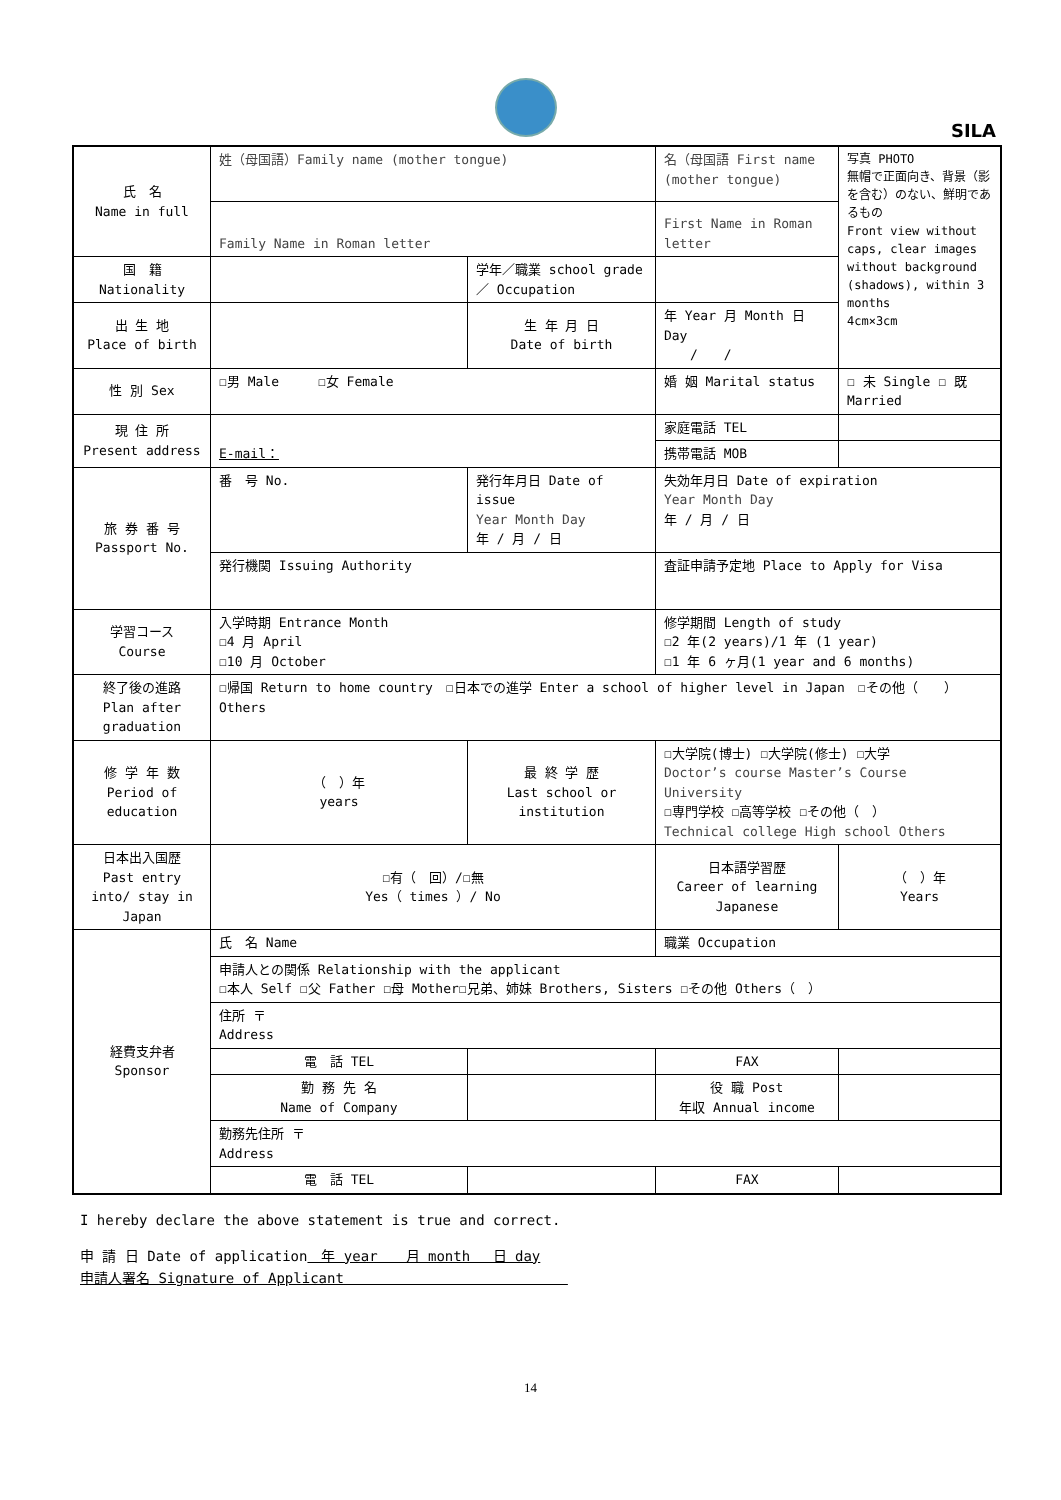SILA
| 氏 名 Name in full | 姓（母国語）Family name (mother tongue) | | 名（母国語 First name (mother tongue) | | 写真 PHOTO 無帽で正面向き、背景（影を含む）のない、鮮明であるもの Front view without caps, clear images without background (shadows), within 3 months 4cm×3cm |
| | Family Name in Roman letter | | First Name in Roman letter | | |
| 国 籍 Nationality | | 学年／職業 school grade／ Occupation | | | |
| 出 生 地 Place of birth | | 生 年 月 日 Date of birth | 年 Year 月 Month 日 Day / / | | |
| 性 別 Sex | ☐男 Male ☐女 Female | | 婚 姻 Marital status | | ☐ 未 Single ☐ 既 Married |
| 現 住 所 Present address | E-mail： | | | 家庭電話 TEL | |
| | | | | 携帯電話 MOB | |
| 旅 券 番 号 Passport No. | 番 号 No. | 発行年月日 Date of issue Year Month Day 年 / 月 / 日 | | 失効年月日 Date of expiration Year Month Day 年 / 月 / 日 | |
| | 発行機関 Issuing Authority | | 査証申請予定地 Place to Apply for Visa | | |
| 学習コース Course | 入学時期 Entrance Month ☐4 月 April ☐10 月 October | | 修学期間 Length of study ☐2 年(2 years)/1 年 (1 year) ☐1 年 6 ヶ月(1 year and 6 months) | | |
| 終了後の進路 Plan after graduation | ☐帰国 Return to home country ☐日本での進学 Enter a school of higher level in Japan ☐その他（ ） Others | | | | |
| 修 学 年 数 Period of education | （ ）年 years | 最 終 学 歴 Last school or institution | ☐大学院(博士) ☐大学院(修士) ☐大学 Doctor’s course Master’s Course University ☐専門学校 ☐高等学校 ☐その他（ ） Technical college High school Others | | |
| 日本出入国歴 Past entry into/ stay in Japan | ☐有（ 回）/☐無 Yes（ times ）/ No | | 日本語学習歴 Career of learning Japanese | | （ ）年 Years |
| 経費支弁者 Sponsor | 氏 名 Name | | 職業 Occupation | | |
| | 申請人との関係 Relationship with the applicant ☐本人 Self ☐父 Father ☐母 Mother☐兄弟、姉妹 Brothers, Sisters ☐その他 Others（ ） | | | | |
| | 住所 〒 Address | | | | |
| | 電 話 TEL | | | FAX | |
| | 勤 務 先 名 Name of Company | | | 役 職 Post 年収 Annual income | |
| | 勤務先住所 〒 Address | | | | |
| | 電 話 TEL | | | FAX | |
I hereby declare the above statement is true and correct.
申 請 日 Date of application　年 year　　月 month　 日 day
申請人署名 Signature of Applicant　　　　　　　　　　　　　　　　
14